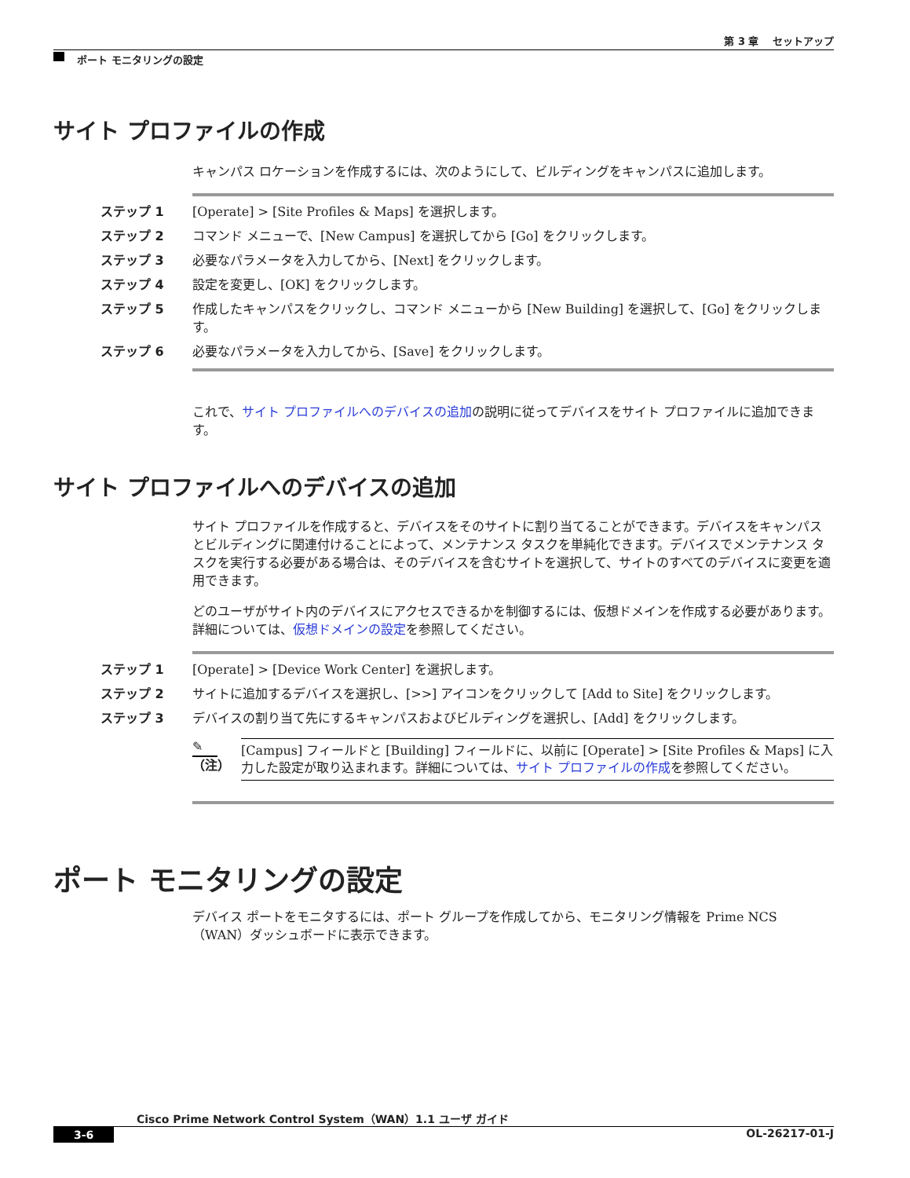第 3 章　 セットアップ
ポート モニタリングの設定
サイト プロファイルの作成
キャンパス ロケーションを作成するには、次のようにして、ビルディングをキャンパスに追加します。
ステップ 1 [Operate] > [Site Profiles & Maps] を選択します。
ステップ 2 コマンド メニューで、[New Campus] を選択してから [Go] をクリックします。
ステップ 3 必要なパラメータを入力してから、[Next] をクリックします。
ステップ 4 設定を変更し、[OK] をクリックします。
ステップ 5 作成したキャンパスをクリックし、コマンド メニューから [New Building] を選択して、[Go] をクリックします。
ステップ 6 必要なパラメータを入力してから、[Save] をクリックします。
これで、サイト プロファイルへのデバイスの追加の説明に従ってデバイスをサイト プロファイルに追加できます。
サイト プロファイルへのデバイスの追加
サイト プロファイルを作成すると、デバイスをそのサイトに割り当てることができます。デバイスをキャンパスとビルディングに関連付けることによって、メンテナンス タスクを単純化できます。デバイスでメンテナンス タスクを実行する必要がある場合は、そのデバイスを含むサイトを選択して、サイトのすべてのデバイスに変更を適用できます。
どのユーザがサイト内のデバイスにアクセスできるかを制御するには、仮想ドメインを作成する必要があります。詳細については、仮想ドメインの設定を参照してください。
ステップ 1 [Operate] > [Device Work Center] を選択します。
ステップ 2 サイトに追加するデバイスを選択し、[>>] アイコンをクリックして [Add to Site] をクリックします。
ステップ 3 デバイスの割り当て先にするキャンパスおよびビルディングを選択し、[Add] をクリックします。
✎
（注）
[Campus] フィールドと [Building] フィールドに、以前に [Operate] > [Site Profiles & Maps] に入力した設定が取り込まれます。詳細については、サイト プロファイルの作成を参照してください。
ポート モニタリングの設定
デバイス ポートをモニタするには、ポート グループを作成してから、モニタリング情報を Prime NCS（WAN）ダッシュボードに表示できます。
Cisco Prime Network Control System（WAN）1.1 ユーザ ガイド
3-6 OL-26217-01-J